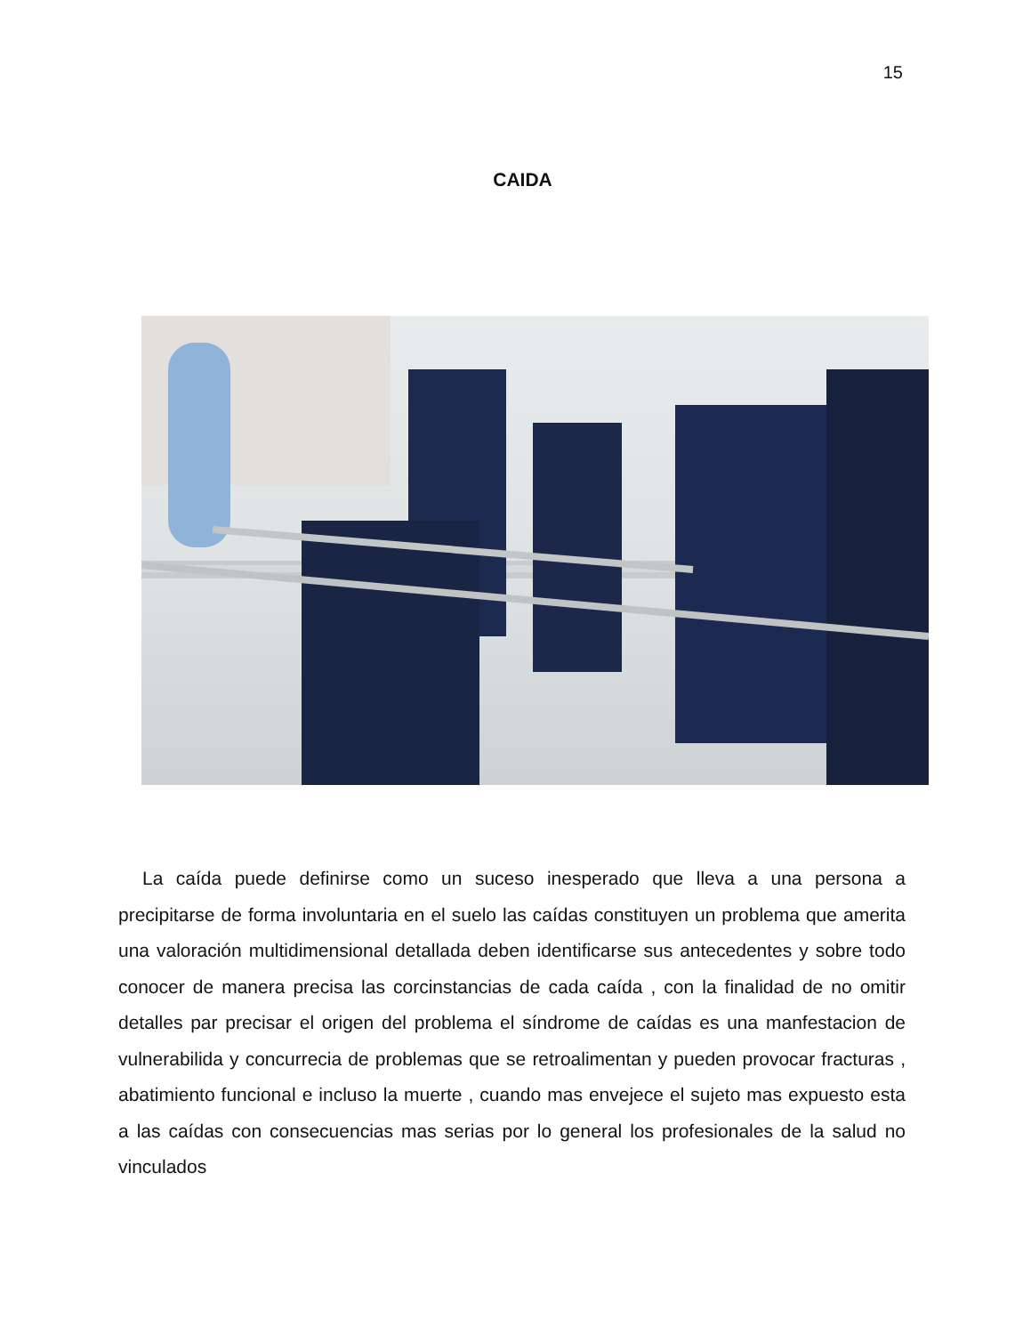15
CAIDA
La caída puede definirse como un suceso inesperado que lleva a una persona a precipitarse de forma involuntaria en el suelo las caídas constituyen un problema que amerita una valoración multidimensional detallada deben identificarse sus antecedentes y sobre todo conocer de manera precisa las corcinstancias de cada caída , con la finalidad de no omitir detalles par precisar el origen del problema el síndrome de caídas es una manfestacion de vulnerabilida y concurrecia de problemas que se retroalimentan y pueden provocar fracturas , abatimiento funcional e incluso la muerte , cuando mas envejece el sujeto mas expuesto esta a las caídas con consecuencias mas serias por lo general los profesionales de la salud no vinculados